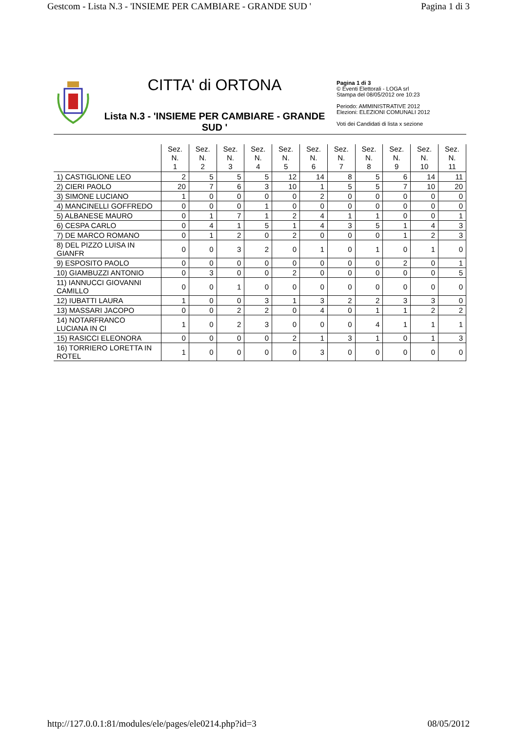Gestcom - Lista N.3 - 'INSIEME PER CAMBIARE - GRANDE SUD ' Pagina 1 di 3
CITTA' di ORTONA
Lista N.3 - 'INSIEME PER CAMBIARE - GRANDE SUD '
Pagina 1 di 3
© Eventi Elettorali - LOGA srl
Stampa del 08/05/2012 ore 10:23
Periodo: AMMINISTRATIVE 2012
Elezioni: ELEZIONI COMUNALI 2012
Voti dei Candidati di lista x sezione
| | Sez. N. 1 | Sez. N. 2 | Sez. N. 3 | Sez. N. 4 | Sez. N. 5 | Sez. N. 6 | Sez. N. 7 | Sez. N. 8 | Sez. N. 9 | Sez. N. 10 | Sez. N. 11 |
| --- | --- | --- | --- | --- | --- | --- | --- | --- | --- | --- | --- |
| 1) CASTIGLIONE LEO | 2 | 5 | 5 | 5 | 12 | 14 | 8 | 5 | 6 | 14 | 11 |
| 2) CIERI PAOLO | 20 | 7 | 6 | 3 | 10 | 1 | 5 | 5 | 7 | 10 | 20 |
| 3) SIMONE LUCIANO | 1 | 0 | 0 | 0 | 0 | 2 | 0 | 0 | 0 | 0 | 0 |
| 4) MANCINELLI GOFFREDO | 0 | 0 | 0 | 1 | 0 | 0 | 0 | 0 | 0 | 0 | 0 |
| 5) ALBANESE MAURO | 0 | 1 | 7 | 1 | 2 | 4 | 1 | 1 | 0 | 0 | 1 |
| 6) CESPA CARLO | 0 | 4 | 1 | 5 | 1 | 4 | 3 | 5 | 1 | 4 | 3 |
| 7) DE MARCO ROMANO | 0 | 1 | 2 | 0 | 2 | 0 | 0 | 0 | 1 | 2 | 3 |
| 8) DEL PIZZO LUISA IN GIANFR | 0 | 0 | 3 | 2 | 0 | 1 | 0 | 1 | 0 | 1 | 0 |
| 9) ESPOSITO PAOLO | 0 | 0 | 0 | 0 | 0 | 0 | 0 | 0 | 2 | 0 | 1 |
| 10) GIAMBUZZI ANTONIO | 0 | 3 | 0 | 0 | 2 | 0 | 0 | 0 | 0 | 0 | 5 |
| 11) IANNUCCI GIOVANNI CAMILLO | 0 | 0 | 1 | 0 | 0 | 0 | 0 | 0 | 0 | 0 | 0 |
| 12) IUBATTI LAURA | 1 | 0 | 0 | 3 | 1 | 3 | 2 | 2 | 3 | 3 | 0 |
| 13) MASSARI JACOPO | 0 | 0 | 2 | 2 | 0 | 4 | 0 | 1 | 1 | 2 | 2 |
| 14) NOTARFRANCO LUCIANA IN CI | 1 | 0 | 2 | 3 | 0 | 0 | 0 | 4 | 1 | 1 | 1 |
| 15) RASICCI ELEONORA | 0 | 0 | 0 | 0 | 2 | 1 | 3 | 1 | 0 | 1 | 3 |
| 16) TORRIERO LORETTA IN ROTEL | 1 | 0 | 0 | 0 | 0 | 3 | 0 | 0 | 0 | 0 | 0 |
http://127.0.0.1:81/modules/ele/pages/ele0214.php?id=3 08/05/2012